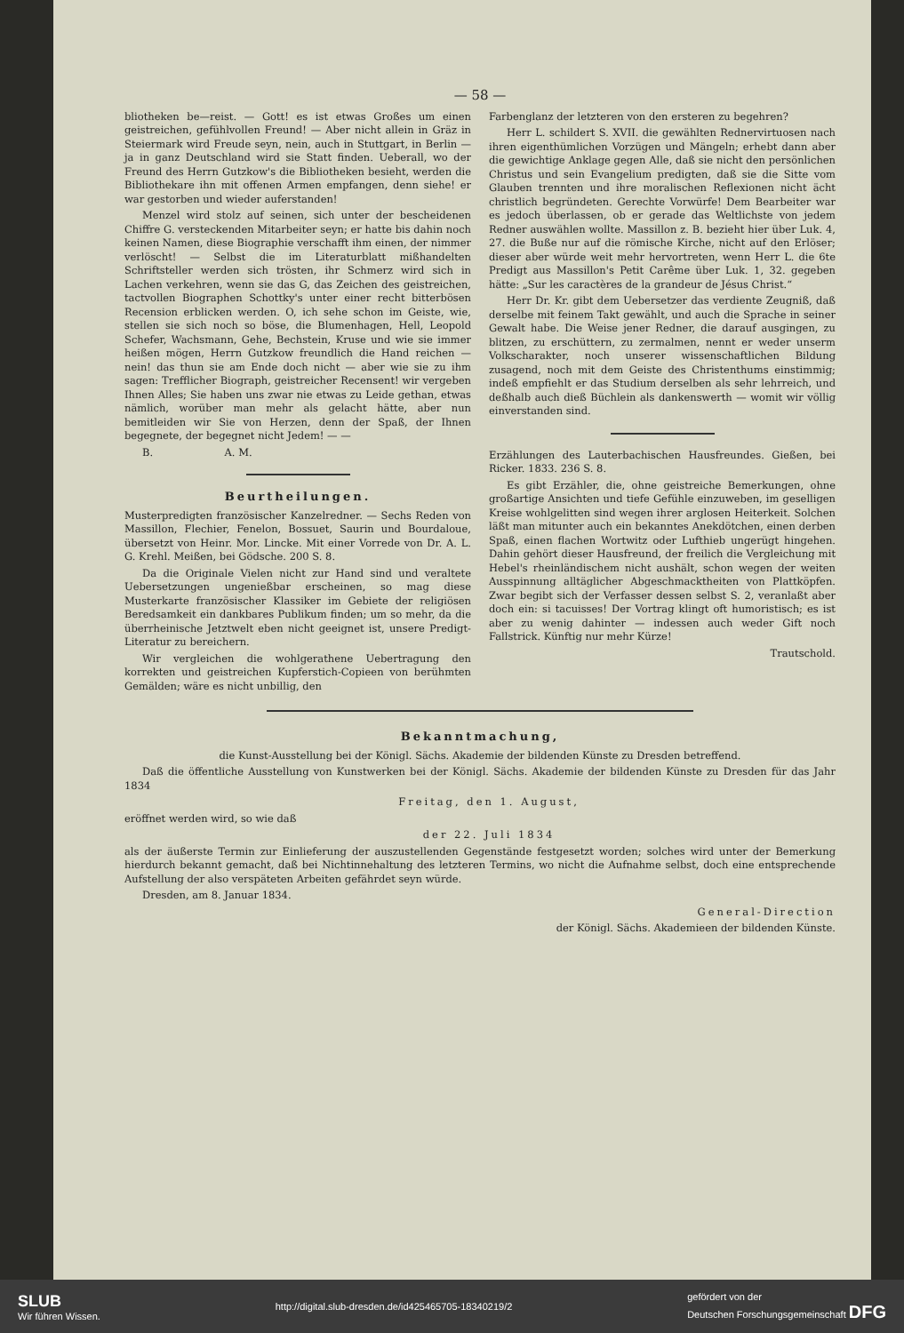— 58 —
bliotheken be—reist. — Gott! es ist etwas Großes um einen geistreichen, gefühlvollen Freund! — Aber nicht allein in Gräz in Steiermark wird Freude seyn, nein, auch in Stuttgart, in Berlin — ja in ganz Deutschland wird sie Statt finden. Ueberall, wo der Freund des Herrn Gutzkow's die Bibliotheken besieht, werden die Bibliothekare ihn mit offenen Armen empfangen, denn siehe! er war gestorben und wieder auferstanden!
Menzel wird stolz auf seinen, sich unter der bescheidenen Chiffre G. versteckenden Mitarbeiter seyn; er hatte bis dahin noch keinen Namen, diese Biographie verschafft ihm einen, der nimmer verlöscht! — Selbst die im Literaturblatt mißhandelten Schriftsteller werden sich trösten, ihr Schmerz wird sich in Lachen verkehren, wenn sie das G, das Zeichen des geistreichen, tactvollen Biographen Schottky's unter einer recht bitterbösen Recension erblicken werden. O, ich sehe schon im Geiste, wie, stellen sie sich noch so böse, die Blumenhagen, Hell, Leopold Schefer, Wachsmann, Gehe, Bechstein, Kruse und wie sie immer heißen mögen, Herrn Gutzkow freundlich die Hand reichen — nein! das thun sie am Ende doch nicht — aber wie sie zu ihm sagen: Trefflicher Biograph, geistreicher Recensent! wir vergeben Ihnen Alles; Sie haben uns zwar nie etwas zu Leide gethan, etwas nämlich, worüber man mehr als gelacht hätte, aber nun bemitleiden wir Sie von Herzen, denn der Spaß, der Ihnen begegnete, der begegnet nicht Jedem! — —
B. A. M.
Beurtheilungen.
Musterpredigten französischer Kanzelredner. — Sechs Reden von Massillon, Flechier, Fenelon, Bossuet, Saurin und Bourdaloue, übersetzt von Heinr. Mor. Lincke. Mit einer Vorrede von Dr. A. L. G. Krehl. Meißen, bei Gödsche. 200 S. 8.
Da die Originale Vielen nicht zur Hand sind und veraltete Uebersetzungen ungenießbar erscheinen, so mag diese Musterkarte französischer Klassiker im Gebiete der religiösen Beredsamkeit ein dankbares Publikum finden; um so mehr, da die überrheinische Jetztwelt eben nicht geeignet ist, unsere Predigt-Literatur zu bereichern.
Wir vergleichen die wohlgerathene Uebertragung den korrekten und geistreichen Kupferstich-Copieen von berühmten Gemälden; wäre es nicht unbillig, den
Farbenglanz der letzteren von den ersteren zu begehren?
Herr L. schildert S. XVII. die gewählten Rednervirtuosen nach ihren eigenthümlichen Vorzügen und Mängeln; erhebt dann aber die gewichtige Anklage gegen Alle, daß sie nicht den persönlichen Christus und sein Evangelium predigten, daß sie die Sitte vom Glauben trennten und ihre moralischen Reflexionen nicht ächt christlich begründeten. Gerechte Vorwürfe! Dem Bearbeiter war es jedoch überlassen, ob er gerade das Weltlichste von jedem Redner auswählen wollte. Massillon z. B. bezieht hier über Luk. 4, 27. die Buße nur auf die römische Kirche, nicht auf den Erlöser; dieser aber würde weit mehr hervortreten, wenn Herr L. die 6te Predigt aus Massillon's Petit Carême über Luk. 1, 32. gegeben hätte: „Sur les caractères de la grandeur de Jésus Christ.“
Herr Dr. Kr. gibt dem Uebersetzer das verdiente Zeugniß, daß derselbe mit feinem Takt gewählt, und auch die Sprache in seiner Gewalt habe. Die Weise jener Redner, die darauf ausgingen, zu blitzen, zu erschüttern, zu zermalmen, nennt er weder unserm Volkscharakter, noch unserer wissenschaftlichen Bildung zusagend, noch mit dem Geiste des Christenthums einstimmig; indeß empfiehlt er das Studium derselben als sehr lehrreich, und deßhalb auch dieß Büchlein als dankenswerth — womit wir völlig einverstanden sind.
Erzählungen des Lauterbachischen Hausfreundes. Gießen, bei Ricker. 1833. 236 S. 8.
Es gibt Erzähler, die, ohne geistreiche Bemerkungen, ohne großartige Ansichten und tiefe Gefühle einzuweben, im geselligen Kreise wohlgelitten sind wegen ihrer arglosen Heiterkeit. Solchen läßt man mitunter auch ein bekanntes Anekdötchen, einen derben Spaß, einen flachen Wortwitz oder Lufthieb ungerügt hingehen. Dahin gehört dieser Hausfreund, der freilich die Vergleichung mit Hebel's rheinländischem nicht aushält, schon wegen der weiten Ausspinnung alltäglicher Abgeschmacktheiten von Plattköpfen. Zwar begibt sich der Verfasser dessen selbst S. 2, veranlaßt aber doch ein: si tacuisses! Der Vortrag klingt oft humoristisch; es ist aber zu wenig dahinter — indessen auch weder Gift noch Fallstrick. Künftig nur mehr Kürze!
Trautschold.
Bekanntmachung,
die Kunst-Ausstellung bei der Königl. Sächs. Akademie der bildenden Künste zu Dresden betreffend.
Daß die öffentliche Ausstellung von Kunstwerken bei der Königl. Sächs. Akademie der bildenden Künste zu Dresden für das Jahr 1834
Freitag, den 1. August,
eröffnet werden wird, so wie daß
der 22. Juli 1834
als der äußerste Termin zur Einlieferung der auszustellenden Gegenstände festgesetzt worden; solches wird unter der Bemerkung hierdurch bekannt gemacht, daß bei Nichtinnehaltung des letzteren Termins, wo nicht die Aufnahme selbst, doch eine entsprechende Aufstellung der also verspäteten Arbeiten gefährdet seyn würde.
Dresden, am 8. Januar 1834.
General-Direction
der Königl. Sächs. Akademieen der bildenden Künste.
SLUB
Wir führen Wissen. http://digital.slub-dresden.de/id425465705-18340219/2 gefördert von der
Deutschen Forschungsgemeinschaft DFG